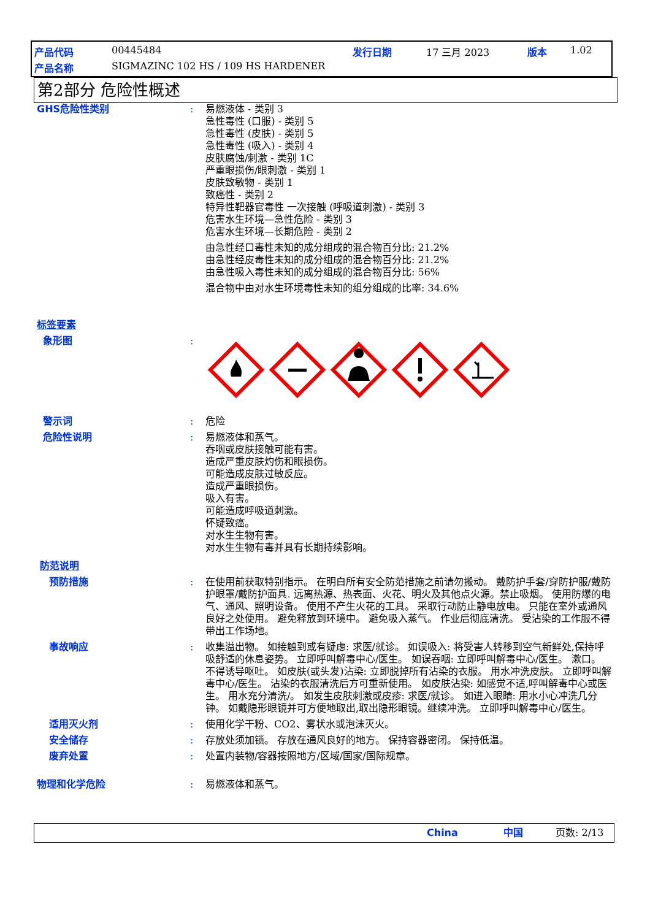产品代码 00445484 发行日期 17 三月 2023 版本 1.02
产品名称
SIGMAZINC 102 HS / 109 HS HARDENER
第2部分 危险性概述
GHS危险性类别 : 易燃液体 - 类别 3
急性毒性 (口服) - 类别 5
急性毒性 (皮肤) - 类别 5
急性毒性 (吸入) - 类别 4
皮肤腐蚀/刺激 - 类别 1C
严重眼损伤/眼刺激 - 类别 1
皮肤致敏物 - 类别 1
致癌性 - 类别 2
特异性靶器官毒性 一次接触 (呼吸道刺激) - 类别 3
危害水生环境—急性危险 - 类别 3
危害水生环境—长期危险 - 类别 2
由急性经口毒性未知的成分组成的混合物百分比: 21.2%
由急性经皮毒性未知的成分组成的混合物百分比: 21.2%
由急性吸入毒性未知的成分组成的混合物百分比: 56%
混合物中由对水生环境毒性未知的组分组成的比率: 34.6%
标签要素
象形图 :
警示词 : 危险
危险性说明 : 易燃液体和蒸气。
吞咽或皮肤接触可能有害。
造成严重皮肤灼伤和眼损伤。
可能造成皮肤过敏反应。
造成严重眼损伤。
吸入有害。
可能造成呼吸道刺激。
怀疑致癌。
对水生生物有害。
对水生生物有毒并具有长期持续影响。
防范说明
预防措施 : 在使用前获取特别指示。 在明白所有安全防范措施之前请勿搬动。 戴防护手套/穿防护服/戴防护眼罩/戴防护面具. 远离热源、热表面、火花、明火及其他点火源。禁止吸烟。 使用防爆的电气、通风、照明设备。 使用不产生火花的工具。 采取行动防止静电放电。 只能在室外或通风良好之处使用。 避免释放到环境中。 避免吸入蒸气。 作业后彻底清洗。 受沾染的工作服不得带出工作场地。
事故响应 : 收集溢出物。 如接触到或有疑虑: 求医/就诊。 如误吸入: 将受害人转移到空气新鲜处,保持呼吸舒适的休息姿势。 立即呼叫解毒中心/医生。 如误吞咽: 立即呼叫解毒中心/医生。 漱口。 不得诱导呕吐。 如皮肤(或头发)沾染: 立即脱掉所有沾染的衣服。 用水冲洗皮肤。 立即呼叫解毒中心/医生。 沾染的衣服清洗后方可重新使用。 如皮肤沾染: 如感觉不适,呼叫解毒中心或医生。 用水充分清洗/。 如发生皮肤刺激或皮疹: 求医/就诊。 如进入眼睛: 用水小心冲洗几分钟。 如戴隐形眼镜并可方便地取出,取出隐形眼镜。继续冲洗。 立即呼叫解毒中心/医生。
适用灭火剂 : 使用化学干粉、CO2、雾状水或泡沫灭火。
安全储存 : 存放处须加锁。 存放在通风良好的地方。 保持容器密闭。 保持低温。
废弃处置 : 处置内装物/容器按照地方/区域/国家/国际规章。
物理和化学危险 : 易燃液体和蒸气。
China 中国 页数: 2/13